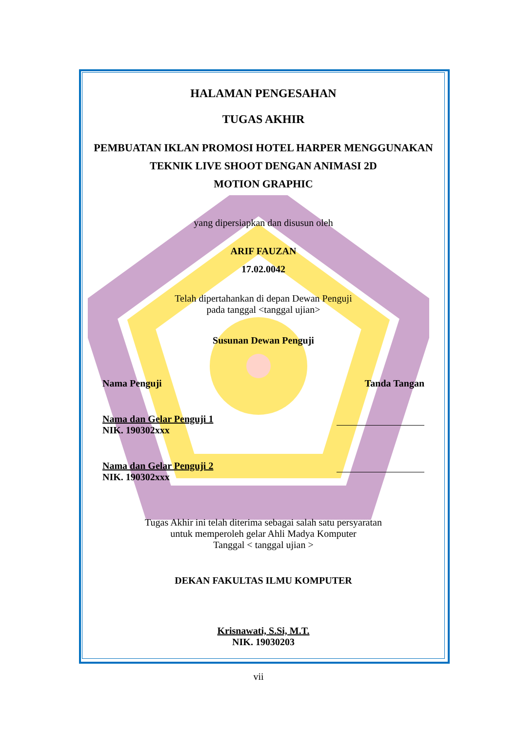HALAMAN PENGESAHAN
TUGAS AKHIR
PEMBUATAN IKLAN PROMOSI HOTEL HARPER MENGGUNAKAN
TEKNIK LIVE SHOOT DENGAN ANIMASI 2D
MOTION GRAPHIC
yang dipersiapkan dan disusun oleh
ARIF FAUZAN
17.02.0042
Telah dipertahankan di depan Dewan Penguji
pada tanggal <tanggal ujian>
Susunan Dewan Penguji
Nama Penguji Tanda Tangan
Nama dan Gelar Penguji 1
NIK. 190302xxx
Nama dan Gelar Penguji 2
NIK. 190302xxx
Tugas Akhir ini telah diterima sebagai salah satu persyaratan
untuk memperoleh gelar Ahli Madya Komputer
Tanggal < tanggal ujian >
DEKAN FAKULTAS ILMU KOMPUTER
Krisnawati, S.Si, M.T.
NIK. 19030203
vii